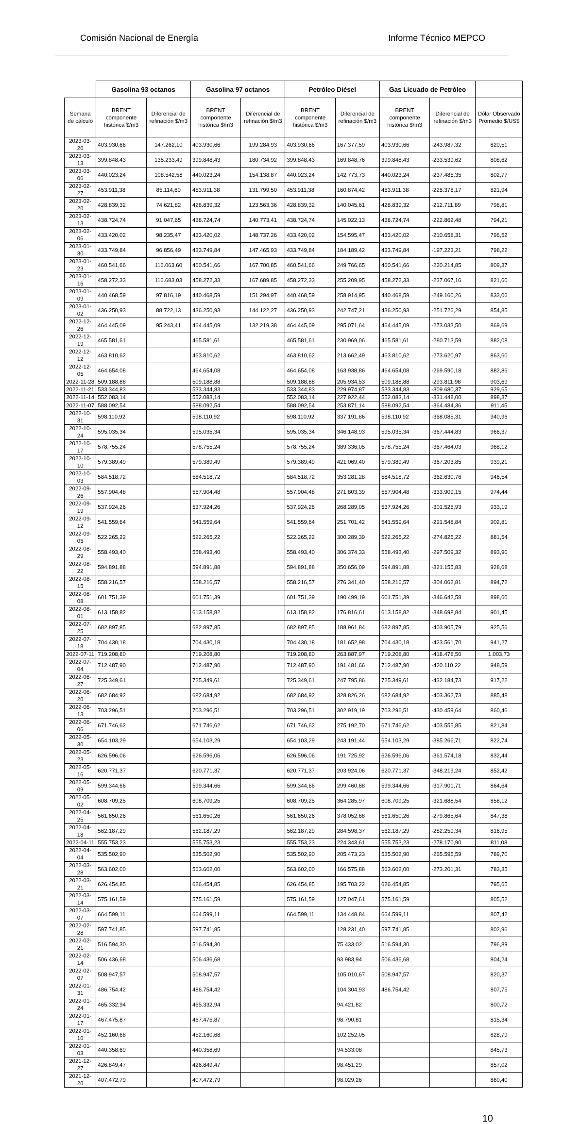Comisión Nacional de Energía Informe Técnico MEPCO
| | Gasolina 93 octanos | | Gasolina 97 octanos | | Petróleo Diésel | | Gas Licuado de Petróleo | | |
| --- | --- | --- | --- | --- | --- | --- | --- | --- | --- |
| Semana de cálculo | BRENT componente histórica $/m3 | Diferencial de refinación $/m3 | BRENT componente histórica $/m3 | Diferencial de refinación $/m3 | BRENT componente histórica $/m3 | Diferencial de refinación $/m3 | BRENT componente histórica $/m3 | Diferencial de refinación $/m3 | Dólar Observado Promedio $/US$ |
| 2023-03-20 | 403.930,66 | 147.262,10 | 403.930,66 | 199.284,93 | 403.930,66 | 167.377,59 | 403.930,66 | -243.987,32 | 820,51 |
| 2023-03-13 | 399.848,43 | 135.233,49 | 399.848,43 | 180.734,92 | 399.848,43 | 169.848,76 | 399.848,43 | -233.539,62 | 808,62 |
| 2023-03-06 | 440.023,24 | 108.542,58 | 440.023,24 | 154.138,87 | 440.023,24 | 142.773,73 | 440.023,24 | -237.485,35 | 802,77 |
| 2023-02-27 | 453.911,38 | 85.114,60 | 453.911,38 | 131.799,50 | 453.911,38 | 160.874,42 | 453.911,38 | -225.378,17 | 821,94 |
| 2023-02-20 | 428.839,32 | 74.621,82 | 428.839,32 | 123.563,36 | 428.839,32 | 140.045,61 | 428.839,32 | -212.711,89 | 796,81 |
| 2023-02-13 | 438.724,74 | 91.047,65 | 438.724,74 | 140.773,41 | 438.724,74 | 145.022,13 | 438.724,74 | -222.862,48 | 794,21 |
| 2023-02-06 | 433.420,02 | 98.235,47 | 433.420,02 | 148.737,26 | 433.420,02 | 154.595,47 | 433.420,02 | -210.658,31 | 796,52 |
| 2023-01-30 | 433.749,84 | 96.856,49 | 433.749,84 | 147.465,93 | 433.749,84 | 184.189,42 | 433.749,84 | -197.223,21 | 798,22 |
| 2023-01-23 | 460.541,66 | 116.063,60 | 460.541,66 | 167.700,85 | 460.541,66 | 249.766,65 | 460.541,66 | -220.214,85 | 809,37 |
| 2023-01-16 | 458.272,33 | 116.683,03 | 458.272,33 | 167.689,85 | 458.272,33 | 255.209,95 | 458.272,33 | -237.067,16 | 821,60 |
| 2023-01-09 | 440.468,59 | 97.816,19 | 440.468,59 | 151.294,97 | 440.468,59 | 258.914,95 | 440.468,59 | -249.160,26 | 833,06 |
| 2023-01-02 | 436.250,93 | 88.722,13 | 436.250,93 | 144.122,27 | 436.250,93 | 242.747,21 | 436.250,93 | -251.726,29 | 854,85 |
| 2022-12-26 | 464.445,09 | 95.243,41 | 464.445,09 | 132.219,38 | 464.445,09 | 295.071,64 | 464.445,09 | -273.033,50 | 869,69 |
| 2022-12-19 | 465.581,61 | | 465.581,61 | | 465.581,61 | 230.969,06 | 465.581,61 | -280.713,59 | 882,08 |
| 2022-12-12 | 463.810,62 | | 463.810,62 | | 463.810,62 | 213.662,49 | 463.810,62 | -273.620,97 | 863,60 |
| 2022-12-05 | 464.654,08 | | 464.654,08 | | 464.654,08 | 163.938,86 | 464.654,08 | -269.590,18 | 882,86 |
| 2022-11-28 | 509.188,88 | | 509.188,88 | | 509.188,88 | 205.934,53 | 509.188,88 | -293.811,98 | 903,69 |
| 2022-11-21 | 533.344,83 | | 533.344,83 | | 533.344,83 | 229.974,87 | 533.344,83 | -309.680,37 | 929,65 |
| 2022-11-14 | 552.083,14 | | 552.083,14 | | 552.083,14 | 227.922,44 | 552.083,14 | -331.448,00 | 898,37 |
| 2022-11-07 | 588.092,54 | | 588.092,54 | | 588.092,54 | 253.871,14 | 588.092,54 | -364.484,36 | 911,45 |
| 2022-10-31 | 598.110,92 | | 598.110,92 | | 598.110,92 | 337.191,86 | 598.110,92 | -368.085,31 | 940,96 |
| 2022-10-24 | 595.035,34 | | 595.035,34 | | 595.035,34 | 346.148,93 | 595.035,34 | -367.444,83 | 966,37 |
| 2022-10-17 | 578.755,24 | | 578.755,24 | | 578.755,24 | 389.336,05 | 578.755,24 | -367.464,03 | 968,12 |
| 2022-10-10 | 579.389,49 | | 579.389,49 | | 579.389,49 | 421.069,40 | 579.389,49 | -367.203,85 | 939,21 |
| 2022-10-03 | 584.518,72 | | 584.518,72 | | 584.518,72 | 353.281,28 | 584.518,72 | -362.630,76 | 946,54 |
| 2022-09-26 | 557.904,48 | | 557.904,48 | | 557.904,48 | 271.803,39 | 557.904,48 | -333.909,15 | 974,44 |
| 2022-09-19 | 537.924,26 | | 537.924,26 | | 537.924,26 | 268.289,05 | 537.924,26 | -301.525,93 | 933,19 |
| 2022-09-12 | 541.559,64 | | 541.559,64 | | 541.559,64 | 251.701,42 | 541.559,64 | -291.548,84 | 902,81 |
| 2022-09-05 | 522.265,22 | | 522.265,22 | | 522.265,22 | 300.289,39 | 522.265,22 | -274.825,22 | 881,54 |
| 2022-08-29 | 558.493,40 | | 558.493,40 | | 558.493,40 | 306.374,33 | 558.493,40 | -297.509,32 | 893,90 |
| 2022-08-22 | 594.891,88 | | 594.891,88 | | 594.891,88 | 350.656,09 | 594.891,88 | -321.155,83 | 928,68 |
| 2022-08-15 | 558.216,57 | | 558.216,57 | | 558.216,57 | 276.341,40 | 558.216,57 | -304.062,81 | 894,72 |
| 2022-08-08 | 601.751,39 | | 601.751,39 | | 601.751,39 | 190.499,19 | 601.751,39 | -346.642,58 | 898,60 |
| 2022-08-01 | 613.158,82 | | 613.158,82 | | 613.158,82 | 176.816,61 | 613.158,82 | -348.698,84 | 901,45 |
| 2022-07-25 | 682.897,85 | | 682.897,85 | | 682.897,85 | 188.961,84 | 682.897,85 | -403.905,79 | 925,56 |
| 2022-07-18 | 704.430,18 | | 704.430,18 | | 704.430,18 | 181.652,98 | 704.430,18 | -423.561,70 | 941,27 |
| 2022-07-11 | 719.208,80 | | 719.208,80 | | 719.208,80 | 263.887,97 | 719.208,80 | -418.478,50 | 1.003,73 |
| 2022-07-04 | 712.487,90 | | 712.487,90 | | 712.487,90 | 191.481,66 | 712.487,90 | -420.110,22 | 948,59 |
| 2022-06-27 | 725.349,61 | | 725.349,61 | | 725.349,61 | 247.795,86 | 725.349,61 | -432.184,73 | 917,22 |
| 2022-06-20 | 682.684,92 | | 682.684,92 | | 682.684,92 | 328.826,26 | 682.684,92 | -403.362,73 | 885,48 |
| 2022-06-13 | 703.296,51 | | 703.296,51 | | 703.296,51 | 302.919,19 | 703.296,51 | -430.459,64 | 860,46 |
| 2022-06-06 | 671.746,62 | | 671.746,62 | | 671.746,62 | 275.192,70 | 671.746,62 | -403.555,85 | 821,84 |
| 2022-05-30 | 654.103,29 | | 654.103,29 | | 654.103,29 | 243.191,44 | 654.103,29 | -385.266,71 | 822,74 |
| 2022-05-23 | 626.596,06 | | 626.596,06 | | 626.596,06 | 191.725,92 | 626.596,06 | -361.574,18 | 832,44 |
| 2022-05-16 | 620.771,37 | | 620.771,37 | | 620.771,37 | 203.924,06 | 620.771,37 | -348.219,24 | 852,42 |
| 2022-05-09 | 599.344,66 | | 599.344,66 | | 599.344,66 | 299.460,68 | 599.344,66 | -317.901,71 | 864,64 |
| 2022-05-02 | 608.709,25 | | 608.709,25 | | 608.709,25 | 364.285,97 | 608.709,25 | -321.688,54 | 858,12 |
| 2022-04-25 | 561.650,26 | | 561.650,26 | | 561.650,26 | 378.052,68 | 561.650,26 | -279.865,64 | 847,38 |
| 2022-04-18 | 562.187,29 | | 562.187,29 | | 562.187,29 | 284.598,37 | 562.187,29 | -282.259,34 | 816,95 |
| 2022-04-11 | 555.753,23 | | 555.753,23 | | 555.753,23 | 224.343,61 | 555.753,23 | -278.170,90 | 811,08 |
| 2022-04-04 | 535.502,90 | | 535.502,90 | | 535.502,90 | 205.473,23 | 535.502,90 | -265.595,59 | 789,70 |
| 2022-03-28 | 563.602,00 | | 563.602,00 | | 563.602,00 | 166.575,88 | 563.602,00 | -273.201,31 | 783,35 |
| 2022-03-21 | 626.454,85 | | 626.454,85 | | 626.454,85 | 195.703,22 | 626.454,85 | | 795,65 |
| 2022-03-14 | 575.161,59 | | 575.161,59 | | 575.161,59 | 127.047,61 | 575.161,59 | | 805,52 |
| 2022-03-07 | 664.599,11 | | 664.599,11 | | 664.599,11 | 134.448,84 | 664.599,11 | | 807,42 |
| 2022-02-28 | 597.741,85 | | 597.741,85 | | | 128.231,40 | 597.741,85 | | 802,96 |
| 2022-02-21 | 516.594,30 | | 516.594,30 | | | 75.433,02 | 516.594,30 | | 796,89 |
| 2022-02-14 | 506.436,68 | | 506.436,68 | | | 93.983,94 | 506.436,68 | | 804,24 |
| 2022-02-07 | 508.947,57 | | 508.947,57 | | | 105.010,67 | 508.947,57 | | 820,37 |
| 2022-01-31 | 486.754,42 | | 486.754,42 | | | 104.304,93 | 486.754,42 | | 807,75 |
| 2022-01-24 | 465.332,94 | | 465.332,94 | | | 94.421,82 | | | 800,72 |
| 2022-01-17 | 467.475,87 | | 467.475,87 | | | 98.790,81 | | | 815,34 |
| 2022-01-10 | 452.160,68 | | 452.160,68 | | | 102.252,05 | | | 828,79 |
| 2022-01-03 | 440.358,69 | | 440.358,69 | | | 94.533,08 | | | 845,73 |
| 2021-12-27 | 426.849,47 | | 426.849,47 | | | 98.451,29 | | | 857,02 |
| 2021-12-20 | 407.472,79 | | 407.472,79 | | | 98.029,26 | | | 860,40 |
10